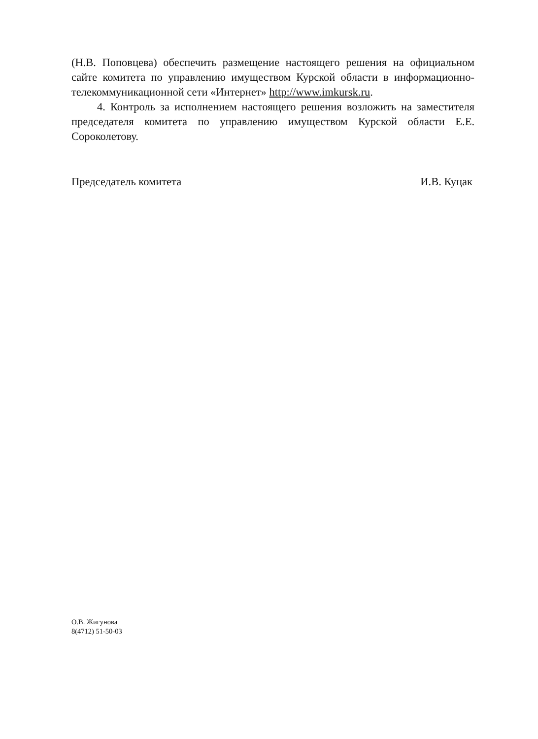(Н.В. Поповцева) обеспечить размещение настоящего решения на официальном сайте комитета по управлению имуществом Курской области в информационно-телекоммуникационной сети «Интернет» http://www.imkursk.ru.
4. Контроль за исполнением настоящего решения возложить на заместителя председателя комитета по управлению имуществом Курской области Е.Е. Сороколетову.
Председатель комитета И.В. Куцак
О.В. Жигунова
8(4712) 51-50-03